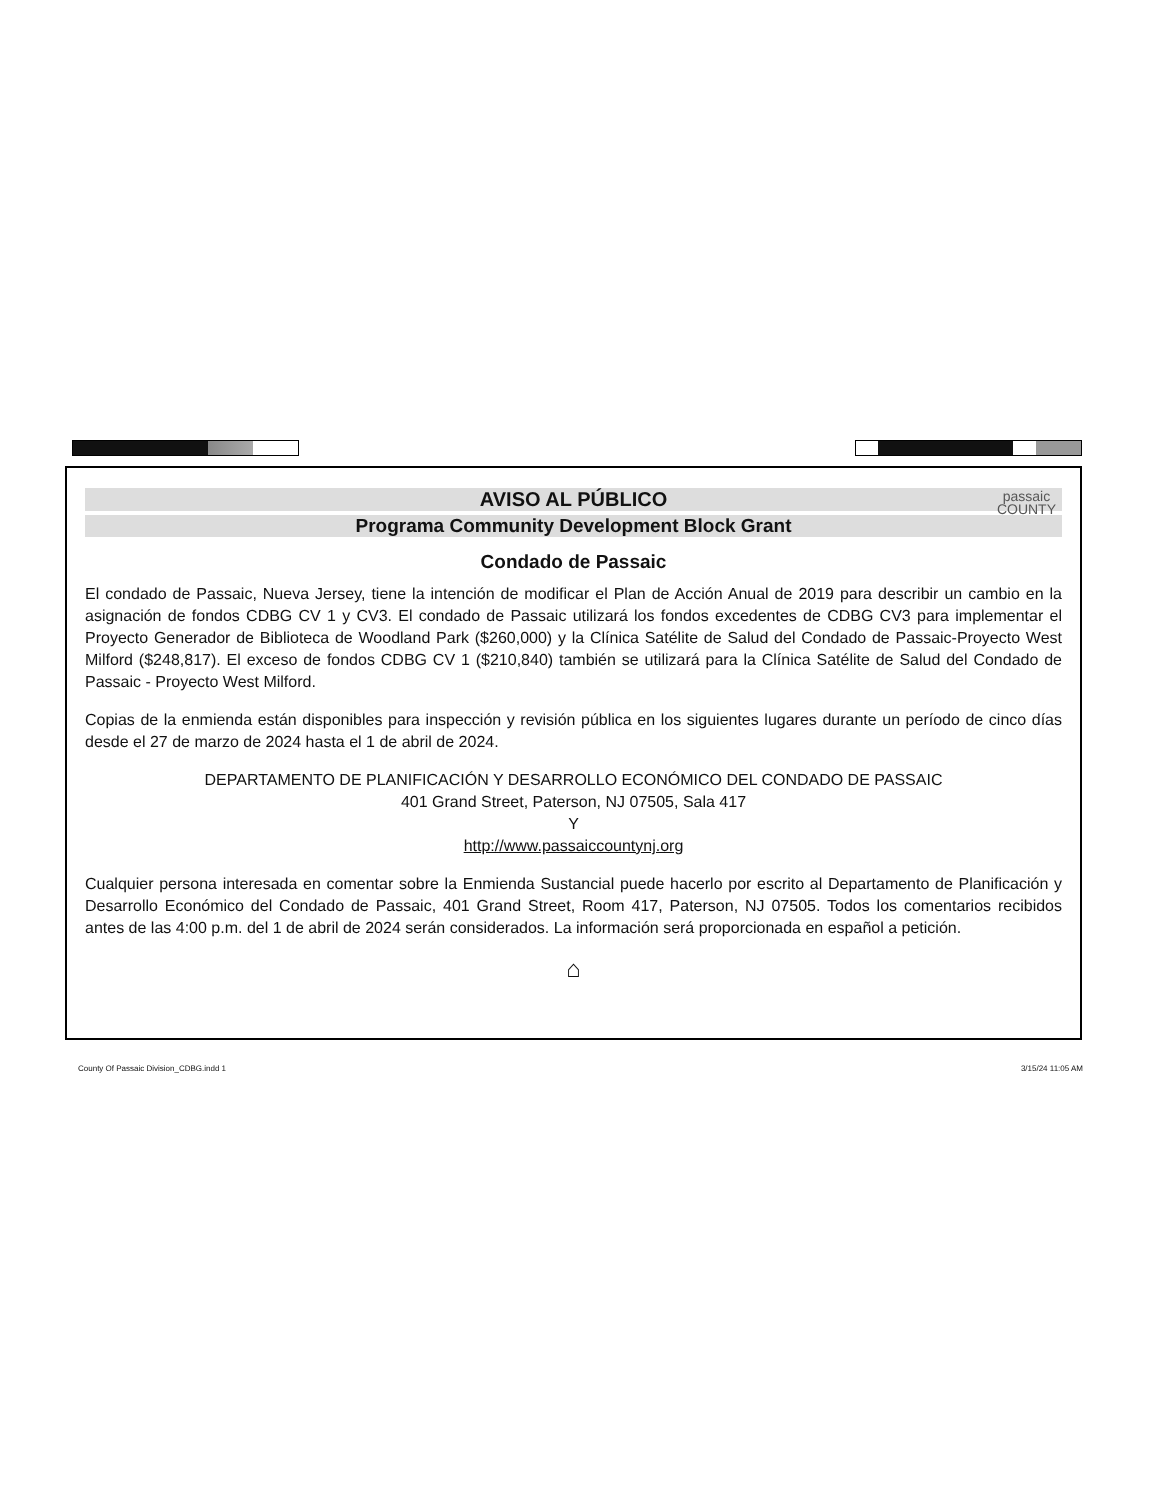passaic
COUNTY
AVISO AL PÚBLICO
Programa Community Development Block Grant
Condado de Passaic
El condado de Passaic, Nueva Jersey, tiene la intención de modificar el Plan de Acción Anual de 2019 para describir un cambio en la asignación de fondos CDBG CV 1 y CV3. El condado de Passaic utilizará los fondos excedentes de CDBG CV3 para implementar el Proyecto Generador de Biblioteca de Woodland Park ($260,000) y la Clínica Satélite de Salud del Condado de Passaic-Proyecto West Milford ($248,817). El exceso de fondos CDBG CV 1 ($210,840) también se utilizará para la Clínica Satélite de Salud del Condado de Passaic - Proyecto West Milford.
Copias de la enmienda están disponibles para inspección y revisión pública en los siguientes lugares durante un período de cinco días desde el 27 de marzo de 2024 hasta el 1 de abril de 2024.
DEPARTAMENTO DE PLANIFICACIÓN Y DESARROLLO ECONÓMICO DEL CONDADO DE PASSAIC
401 Grand Street, Paterson, NJ 07505, Sala 417
Y
http://www.passaiccountynj.org
Cualquier persona interesada en comentar sobre la Enmienda Sustancial puede hacerlo por escrito al Departamento de Planificación y Desarrollo Económico del Condado de Passaic, 401 Grand Street, Room 417, Paterson, NJ 07505. Todos los comentarios recibidos antes de las 4:00 p.m. del 1 de abril de 2024 serán considerados. La información será proporcionada en español a petición.
⌂
County Of Passaic Division_CDBG.indd 1 3/15/24 11:05 AM